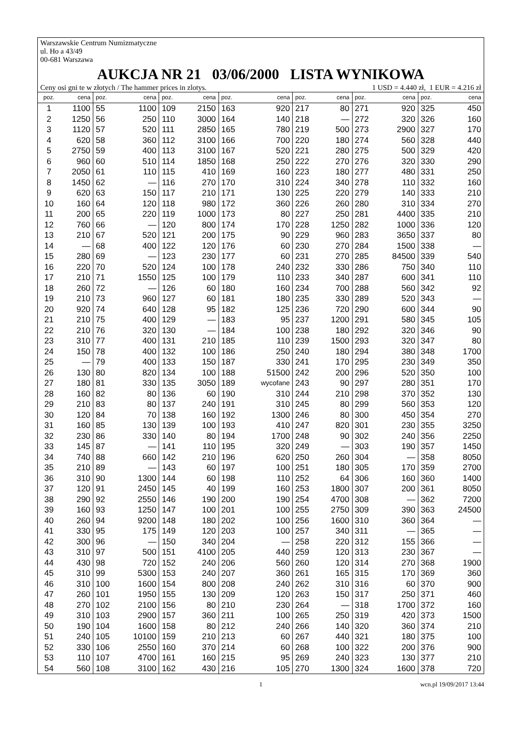Warszawskie Centrum Numizmatyczne
ul. Ho a 43/49
00-681 Warszawa
AUKCJA NR 21 03/06/2000 LISTA WYNIKOWA
Ceny osi gni te w złotych / The hammer prices in zlotys. 1 USD = 4.440 zł, 1 EUR = 4.216 zł
| poz. | cena | poz. | cena | poz. | cena | poz. | cena | poz. | cena | poz. | cena | poz. | cena |
| --- | --- | --- | --- | --- | --- | --- | --- | --- | --- | --- | --- | --- | --- |
| 1 | 1100 | 55 | 1100 | 109 | 2150 | 163 | 920 | 217 | 80 | 271 | 920 | 325 | 450 |
| 2 | 1250 | 56 | 250 | 110 | 3000 | 164 | 140 | 218 | — | 272 | 320 | 326 | 160 |
| 3 | 1120 | 57 | 520 | 111 | 2850 | 165 | 780 | 219 | 500 | 273 | 2900 | 327 | 170 |
| 4 | 620 | 58 | 360 | 112 | 3100 | 166 | 700 | 220 | 180 | 274 | 560 | 328 | 440 |
| 5 | 2750 | 59 | 400 | 113 | 3100 | 167 | 520 | 221 | 280 | 275 | 500 | 329 | 420 |
| 6 | 960 | 60 | 510 | 114 | 1850 | 168 | 250 | 222 | 270 | 276 | 320 | 330 | 290 |
| 7 | 2050 | 61 | 110 | 115 | 410 | 169 | 160 | 223 | 180 | 277 | 480 | 331 | 250 |
| 8 | 1450 | 62 | — | 116 | 270 | 170 | 310 | 224 | 340 | 278 | 110 | 332 | 160 |
| 9 | 620 | 63 | 150 | 117 | 210 | 171 | 130 | 225 | 220 | 279 | 140 | 333 | 210 |
| 10 | 160 | 64 | 120 | 118 | 980 | 172 | 360 | 226 | 260 | 280 | 310 | 334 | 270 |
| 11 | 200 | 65 | 220 | 119 | 1000 | 173 | 80 | 227 | 250 | 281 | 4400 | 335 | 210 |
| 12 | 760 | 66 | — | 120 | 800 | 174 | 170 | 228 | 1250 | 282 | 1000 | 336 | 120 |
| 13 | 210 | 67 | 520 | 121 | 200 | 175 | 90 | 229 | 960 | 283 | 3650 | 337 | 80 |
| 14 | — | 68 | 400 | 122 | 120 | 176 | 60 | 230 | 270 | 284 | 1500 | 338 | — |
| 15 | 280 | 69 | — | 123 | 230 | 177 | 60 | 231 | 270 | 285 | 84500 | 339 | 540 |
| 16 | 220 | 70 | 520 | 124 | 100 | 178 | 240 | 232 | 330 | 286 | 750 | 340 | 110 |
| 17 | 210 | 71 | 1550 | 125 | 100 | 179 | 110 | 233 | 340 | 287 | 600 | 341 | 110 |
| 18 | 260 | 72 | — | 126 | 60 | 180 | 160 | 234 | 700 | 288 | 560 | 342 | 92 |
| 19 | 210 | 73 | 960 | 127 | 60 | 181 | 180 | 235 | 330 | 289 | 520 | 343 | — |
| 20 | 920 | 74 | 640 | 128 | 95 | 182 | 125 | 236 | 720 | 290 | 600 | 344 | 90 |
| 21 | 210 | 75 | 400 | 129 | — | 183 | 95 | 237 | 1200 | 291 | 580 | 345 | 105 |
| 22 | 210 | 76 | 320 | 130 | — | 184 | 100 | 238 | 180 | 292 | 320 | 346 | 90 |
| 23 | 310 | 77 | 400 | 131 | 210 | 185 | 110 | 239 | 1500 | 293 | 320 | 347 | 80 |
| 24 | 150 | 78 | 400 | 132 | 100 | 186 | 250 | 240 | 180 | 294 | 380 | 348 | 1700 |
| 25 | — | 79 | 400 | 133 | 150 | 187 | 330 | 241 | 170 | 295 | 230 | 349 | 350 |
| 26 | 130 | 80 | 820 | 134 | 100 | 188 | 51500 | 242 | 200 | 296 | 520 | 350 | 100 |
| 27 | 180 | 81 | 330 | 135 | 3050 | 189 | wycofane | 243 | 90 | 297 | 280 | 351 | 170 |
| 28 | 160 | 82 | 80 | 136 | 60 | 190 | 310 | 244 | 210 | 298 | 370 | 352 | 130 |
| 29 | 210 | 83 | 80 | 137 | 240 | 191 | 310 | 245 | 80 | 299 | 560 | 353 | 120 |
| 30 | 120 | 84 | 70 | 138 | 160 | 192 | 1300 | 246 | 80 | 300 | 450 | 354 | 270 |
| 31 | 160 | 85 | 130 | 139 | 100 | 193 | 410 | 247 | 820 | 301 | 230 | 355 | 3250 |
| 32 | 230 | 86 | 330 | 140 | 80 | 194 | 1700 | 248 | 90 | 302 | 240 | 356 | 2250 |
| 33 | 145 | 87 | — | 141 | 110 | 195 | 320 | 249 | — | 303 | 190 | 357 | 1450 |
| 34 | 740 | 88 | 660 | 142 | 210 | 196 | 620 | 250 | 260 | 304 | — | 358 | 8050 |
| 35 | 210 | 89 | — | 143 | 60 | 197 | 100 | 251 | 180 | 305 | 170 | 359 | 2700 |
| 36 | 310 | 90 | 1300 | 144 | 60 | 198 | 110 | 252 | 64 | 306 | 160 | 360 | 1400 |
| 37 | 120 | 91 | 2450 | 145 | 40 | 199 | 160 | 253 | 1800 | 307 | 200 | 361 | 8050 |
| 38 | 290 | 92 | 2550 | 146 | 190 | 200 | 190 | 254 | 4700 | 308 | — | 362 | 7200 |
| 39 | 160 | 93 | 1250 | 147 | 100 | 201 | 100 | 255 | 2750 | 309 | 390 | 363 | 24500 |
| 40 | 260 | 94 | 9200 | 148 | 180 | 202 | 100 | 256 | 1600 | 310 | 360 | 364 | — |
| 41 | 330 | 95 | 175 | 149 | 120 | 203 | 100 | 257 | 340 | 311 | — | 365 | — |
| 42 | 300 | 96 | — | 150 | 340 | 204 | — | 258 | 220 | 312 | 155 | 366 | — |
| 43 | 310 | 97 | 500 | 151 | 4100 | 205 | 440 | 259 | 120 | 313 | 230 | 367 | — |
| 44 | 430 | 98 | 720 | 152 | 240 | 206 | 560 | 260 | 120 | 314 | 270 | 368 | 1900 |
| 45 | 310 | 99 | 5300 | 153 | 240 | 207 | 360 | 261 | 165 | 315 | 170 | 369 | 360 |
| 46 | 310 | 100 | 1600 | 154 | 800 | 208 | 240 | 262 | 310 | 316 | 60 | 370 | 900 |
| 47 | 260 | 101 | 1950 | 155 | 130 | 209 | 120 | 263 | 150 | 317 | 250 | 371 | 460 |
| 48 | 270 | 102 | 2100 | 156 | 80 | 210 | 230 | 264 | — | 318 | 1700 | 372 | 160 |
| 49 | 310 | 103 | 2900 | 157 | 360 | 211 | 100 | 265 | 250 | 319 | 420 | 373 | 1500 |
| 50 | 190 | 104 | 1600 | 158 | 80 | 212 | 240 | 266 | 140 | 320 | 360 | 374 | 210 |
| 51 | 240 | 105 | 10100 | 159 | 210 | 213 | 60 | 267 | 440 | 321 | 180 | 375 | 100 |
| 52 | 330 | 106 | 2550 | 160 | 370 | 214 | 60 | 268 | 100 | 322 | 200 | 376 | 900 |
| 53 | 110 | 107 | 4700 | 161 | 160 | 215 | 95 | 269 | 240 | 323 | 130 | 377 | 210 |
| 54 | 560 | 108 | 3100 | 162 | 430 | 216 | 105 | 270 | 1300 | 324 | 1600 | 378 | 720 |
1 wcn.pl 19/09/2017 13:44